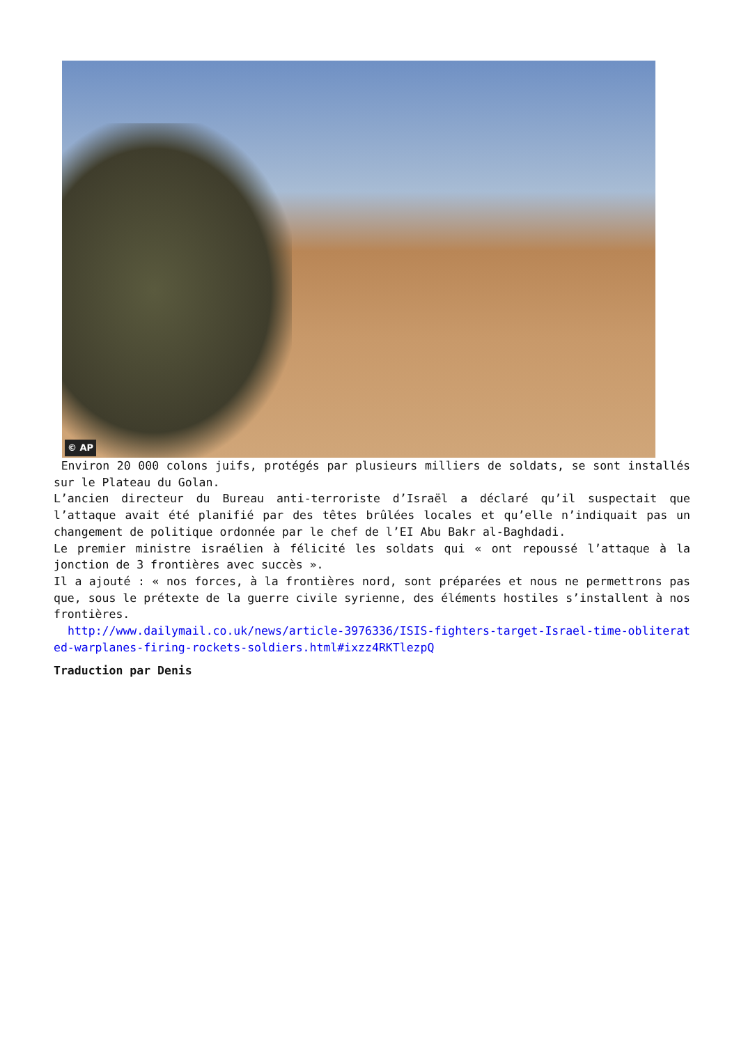© AP
Environ 20 000 colons juifs, protégés par plusieurs milliers de soldats, se sont installés sur le Plateau du Golan.
L’ancien directeur du Bureau anti-terroriste d’Israël a déclaré qu’il suspectait que l’attaque avait été planifié par des têtes brûlées locales et qu’elle n’indiquait pas un changement de politique ordonnée par le chef de l’EI Abu Bakr al-Baghdadi.
Le premier ministre israélien à félicité les soldats qui « ont repoussé l’attaque à la jonction de 3 frontières avec succès ».
Il a ajouté : « nos forces, à la frontières nord, sont préparées et nous ne permettrons pas que, sous le prétexte de la guerre civile syrienne, des éléments hostiles s’installent à nos frontières.
http://www.dailymail.co.uk/news/article-3976336/ISIS-fighters-target-Israel-time-obliterated-warplanes-firing-rockets-soldiers.html#ixzz4RKTlezpQ
Traduction par Denis